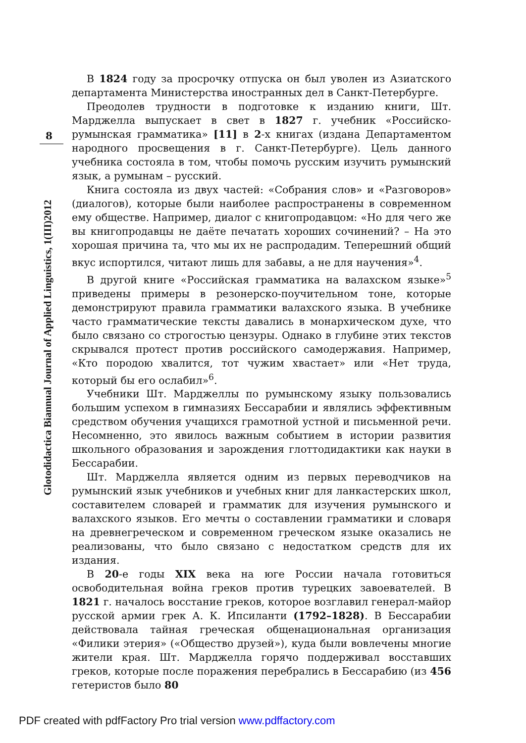8
Glotodidactica Biannual Journal of Applied Linguistics, 1(III)2012
В 1824 году за просрочку отпуска он был уволен из Азиатского департамента Министерства иностранных дел в Санкт-Петербурге.
Преодолев трудности в подготовке к изданию книги, Шт. Марджелла выпускает в свет в 1827 г. учебник «Российско-румынская грамматика» [11] в 2-х книгах (издана Департаментом народного просвещения в г. Санкт-Петербурге). Цель данного учебника состояла в том, чтобы помочь русским изучить румынский язык, а румынам – русский.
Книга состояла из двух частей: «Собрания слов» и «Разговоров» (диалогов), которые были наиболее распространены в современном ему обществе. Например, диалог с книгопродавцом: «Но для чего же вы книгопродавцы не даёте печатать хороших сочинений? – На это хорошая причина та, что мы их не распродадим. Теперешний общий вкус испортился, читают лишь для забавы, а не для научения»<sup>4</sup>.
В другой книге «Российская грамматика на валахском языке»<sup>5</sup> приведены примеры в резонерско-поучительном тоне, которые демонстрируют правила грамматики валахского языка. В учебнике часто грамматические тексты давались в монархическом духе, что было связано со строгостью цензуры. Однако в глубине этих текстов скрывался протест против российского самодержавия. Например, «Кто породою хвалится, тот чужим хвастает» или «Нет труда, который бы его ослабил»<sup>6</sup>.
Учебники Шт. Марджеллы по румынскому языку пользовались большим успехом в гимназиях Бессарабии и являлись эффективным средством обучения учащихся грамотной устной и письменной речи. Несомненно, это явилось важным событием в истории развития школьного образования и зарождения глоттодидактики как науки в Бессарабии.
Шт. Марджелла является одним из первых переводчиков на румынский язык учебников и учебных книг для ланкастерских школ, составителем словарей и грамматик для изучения румынского и валахского языков. Его мечты о составлении грамматики и словаря на древнегреческом и современном греческом языке оказались не реализованы, что было связано с недостатком средств для их издания.
В 20-е годы XIX века на юге России начала готовиться освободительная война греков против турецких завоевателей. В 1821 г. началось восстание греков, которое возглавил генерал-майор русской армии грек А. К. Ипсиланти (1792–1828). В Бессарабии действовала тайная греческая общенациональная организация «Филики этерия» («Общество друзей»), куда были вовлечены многие жители края. Шт. Марджелла горячо поддерживал восставших греков, которые после поражения перебрались в Бессарабию (из 456 гетеристов было 80
PDF created with pdfFactory Pro trial version www.pdffactory.com